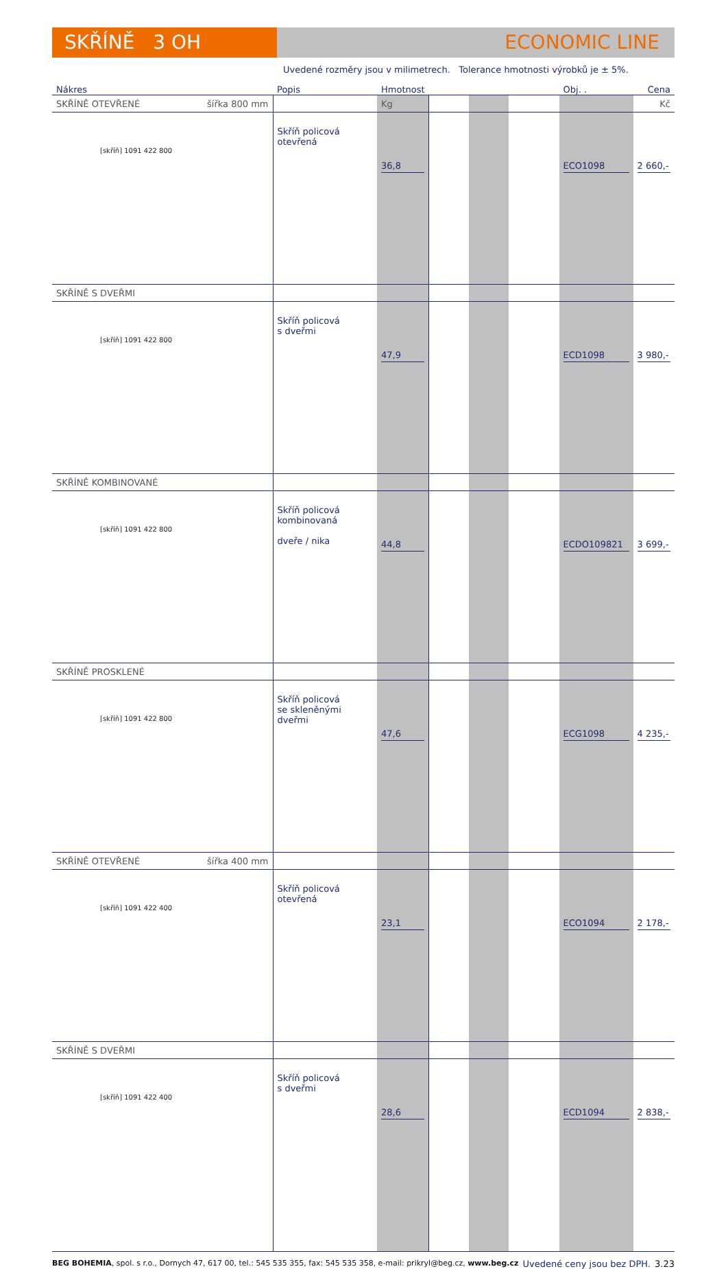SKŘÍNĚ 3 OH ECONOMIC LINE
Uvedené rozměry jsou v milimetrech. Tolerance hmotnosti výrobků je ± 5%.
| Nákres | Popis | Hmotnost | | | | Obj. . | Cena |
| --- | --- | --- | --- | --- | --- | --- | --- |
| SKŘÍNĚ OTEVŘENÉ šířka 800 mm | | Kg | | | | | Kč |
| [skříň] 1091 422 800 | Skříň policová otevřená | 36,8 | | | | ECO1098 | 2 660,- |
| SKŘÍNĚ S DVEŘMI | | | | | | | |
| [skříň] 1091 422 800 | Skříň policová s dveřmi | 47,9 | | | | ECD1098 | 3 980,- |
| SKŘÍNĚ KOMBINOVANÉ | | | | | | | |
| [skříň] 1091 422 800 | Skříň policová kombinovaná dveře / nika | 44,8 | | | | ECDO109821 | 3 699,- |
| SKŘÍNĚ PROSKLENÉ | | | | | | | |
| [skříň] 1091 422 800 | Skříň policová se skleněnými dveřmi | 47,6 | | | | ECG1098 | 4 235,- |
| SKŘÍNĚ OTEVŘENÉ šířka 400 mm | | | | | | | |
| [skříň] 1091 422 400 | Skříň policová otevřená | 23,1 | | | | ECO1094 | 2 178,- |
| SKŘÍNĚ S DVEŘMI | | | | | | | |
| [skříň] 1091 422 400 | Skříň policová s dveřmi | 28,6 | | | | ECD1094 | 2 838,- |
BEG BOHEMIA, spol. s r.o., Dornych 47, 617 00, tel.: 545 535 355, fax: 545 535 358, e-mail: prikryl@beg.cz, www.beg.cz Uvedené ceny jsou bez DPH. 3.23